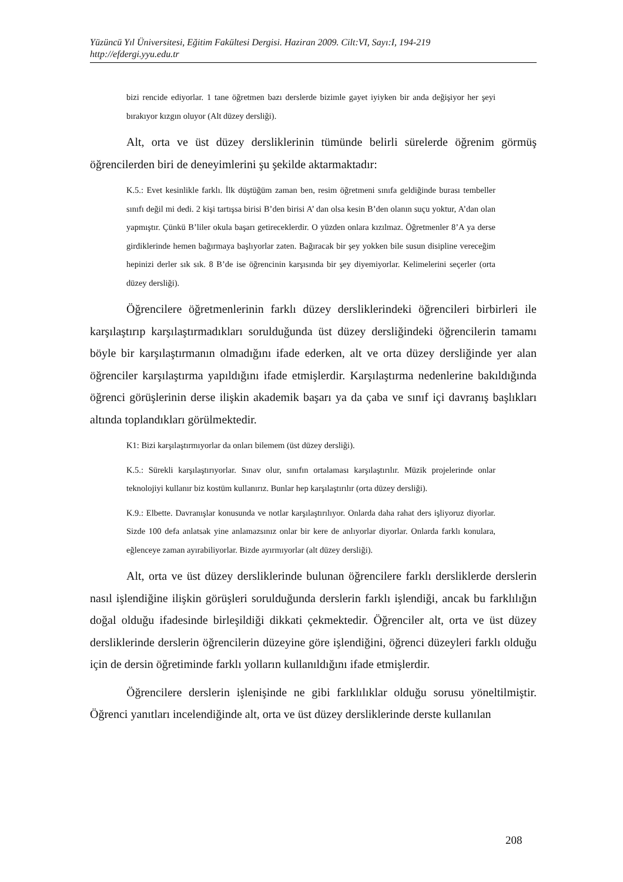Yüzüncü Yıl Üniversitesi, Eğitim Fakültesi Dergisi. Haziran 2009. Cilt:VI, Sayı:I, 194-219
http://efdergi.yyu.edu.tr
bizi rencide ediyorlar. 1 tane öğretmen bazı derslerde bizimle gayet iyiyken bir anda değişiyor her şeyi bırakıyor kızgın oluyor (Alt düzey dersliği).
Alt, orta ve üst düzey dersliklerinin tümünde belirli sürelerde öğrenim görmüş öğrencilerden biri de deneyimlerini şu şekilde aktarmaktadır:
K.5.: Evet kesinlikle farklı. İlk düştüğüm zaman ben, resim öğretmeni sınıfa geldiğinde burası tembeller sınıfı değil mi dedi. 2 kişi tartışsa birisi B’den birisi A’ dan olsa kesin B’den olanın suçu yoktur, A’dan olan yapmıştır. Çünkü B’liler okula başarı getireceklerdir. O yüzden onlara kızılmaz. Öğretmenler 8’A ya derse girdiklerinde hemen bağırmaya başlıyorlar zaten. Bağıracak bir şey yokken bile susun disipline vereceğim hepinizi derler sık sık. 8 B’de ise öğrencinin karşısında bir şey diyemiyorlar. Kelimelerini seçerler (orta düzey dersliği).
Öğrencilere öğretmenlerinin farklı düzey dersliklerindeki öğrencileri birbirleri ile karşılaştırıp karşılaştırmadıkları sorulduğunda üst düzey dersliğindeki öğrencilerin tamamı böyle bir karşılaştırmanın olmadığını ifade ederken, alt ve orta düzey dersliğinde yer alan öğrenciler karşılaştırma yapıldığını ifade etmişlerdir. Karşılaştırma nedenlerine bakıldığında öğrenci görüşlerinin derse ilişkin akademik başarı ya da çaba ve sınıf içi davranış başlıkları altında toplandıkları görülmektedir.
K1: Bizi karşılaştırmıyorlar da onları bilemem (üst düzey dersliği).
K.5.: Sürekli karşılaştırıyorlar. Sınav olur, sınıfın ortalaması karşılaştırılır. Müzik projelerinde onlar teknolojiyi kullanır biz kostüm kullanırız. Bunlar hep karşılaştırılır (orta düzey dersliği).
K.9.: Elbette. Davranışlar konusunda ve notlar karşılaştırılıyor. Onlarda daha rahat ders işliyoruz diyorlar. Sizde 100 defa anlatsak yine anlamazsınız onlar bir kere de anlıyorlar diyorlar. Onlarda farklı konulara, eğlenceye zaman ayırabiliyorlar. Bizde ayırmıyorlar (alt düzey dersliği).
Alt, orta ve üst düzey dersliklerinde bulunan öğrencilere farklı dersliklerde derslerin nasıl işlendiğine ilişkin görüşleri sorulduğunda derslerin farklı işlendiği, ancak bu farklılığın doğal olduğu ifadesinde birleşildiği dikkati çekmektedir. Öğrenciler alt, orta ve üst düzey dersliklerinde derslerin öğrencilerin düzeyine göre işlendiğini, öğrenci düzeyleri farklı olduğu için de dersin öğretiminde farklı yolların kullanıldığını ifade etmişlerdir.
Öğrencilere derslerin işlenişinde ne gibi farklılıklar olduğu sorusu yöneltilmiştir. Öğrenci yanıtları incelendiğinde alt, orta ve üst düzey dersliklerinde derste kullanılan
208